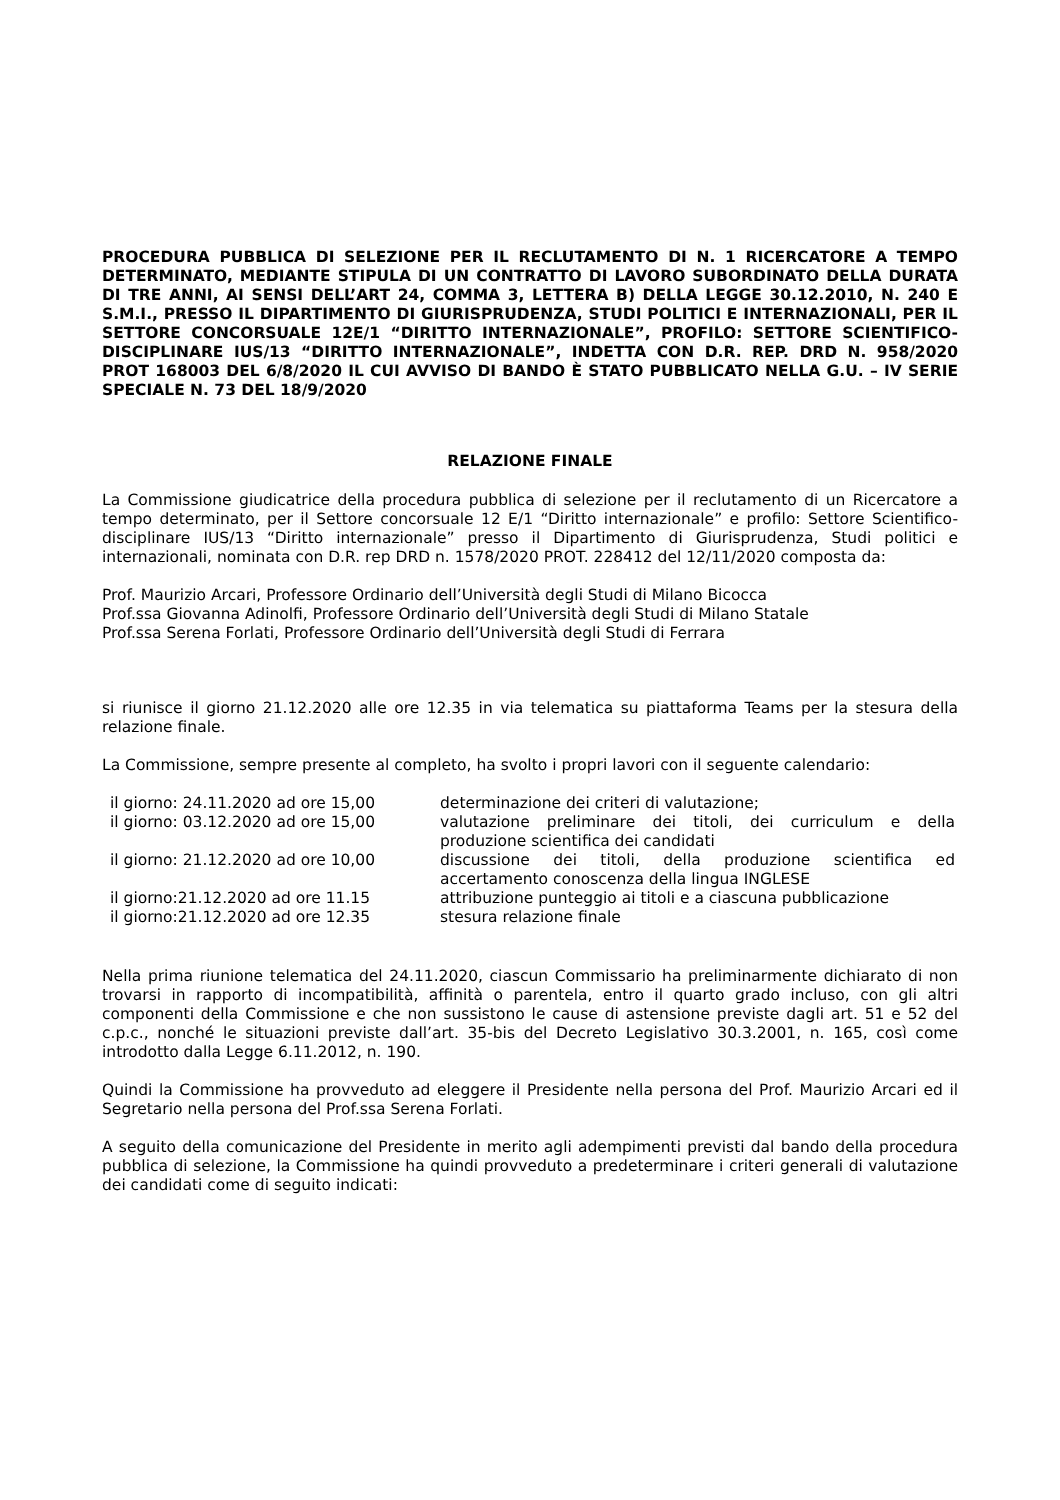PROCEDURA PUBBLICA DI SELEZIONE PER IL RECLUTAMENTO DI N. 1 RICERCATORE A TEMPO DETERMINATO, MEDIANTE STIPULA DI UN CONTRATTO DI LAVORO SUBORDINATO DELLA DURATA DI TRE ANNI, AI SENSI DELL’ART 24, COMMA 3, LETTERA B) DELLA LEGGE 30.12.2010, N. 240 E S.M.I., PRESSO IL DIPARTIMENTO DI GIURISPRUDENZA, STUDI POLITICI E INTERNAZIONALI, PER IL SETTORE CONCORSUALE 12E/1 “DIRITTO INTERNAZIONALE”, PROFILO: SETTORE SCIENTIFICO-DISCIPLINARE IUS/13 “DIRITTO INTERNAZIONALE”, INDETTA CON D.R. REP. DRD N. 958/2020 PROT 168003 DEL 6/8/2020 IL CUI AVVISO DI BANDO È STATO PUBBLICATO NELLA G.U. – IV SERIE SPECIALE N. 73 DEL 18/9/2020
RELAZIONE FINALE
La Commissione giudicatrice della procedura pubblica di selezione per il reclutamento di un Ricercatore a tempo determinato, per il Settore concorsuale 12 E/1 “Diritto internazionale” e profilo: Settore Scientifico-disciplinare IUS/13 “Diritto internazionale” presso il Dipartimento di Giurisprudenza, Studi politici e internazionali, nominata con D.R. rep DRD n. 1578/2020 PROT. 228412 del 12/11/2020 composta da:
Prof. Maurizio Arcari, Professore Ordinario dell’Università degli Studi di Milano Bicocca
Prof.ssa Giovanna Adinolfi, Professore Ordinario dell’Università degli Studi di Milano Statale
Prof.ssa Serena Forlati, Professore Ordinario dell’Università degli Studi di Ferrara
si riunisce il giorno 21.12.2020 alle ore 12.35 in via telematica su piattaforma Teams per la stesura della relazione finale.
La Commissione, sempre presente al completo, ha svolto i propri lavori con il seguente calendario:
| il giorno: 24.11.2020 ad ore 15,00 | determinazione dei criteri di valutazione; |
| il giorno: 03.12.2020 ad ore 15,00 | valutazione preliminare dei titoli, dei curriculum e della produzione scientifica dei candidati |
| il giorno: 21.12.2020 ad ore 10,00 | discussione dei titoli, della produzione scientifica ed accertamento conoscenza della lingua INGLESE |
| il giorno:21.12.2020 ad ore 11.15 | attribuzione punteggio ai titoli e a ciascuna pubblicazione |
| il giorno:21.12.2020 ad ore 12.35 | stesura relazione finale |
Nella prima riunione telematica del 24.11.2020, ciascun Commissario ha preliminarmente dichiarato di non trovarsi in rapporto di incompatibilità, affinità o parentela, entro il quarto grado incluso, con gli altri componenti della Commissione e che non sussistono le cause di astensione previste dagli art. 51 e 52 del c.p.c., nonché le situazioni previste dall’art. 35-bis del Decreto Legislativo 30.3.2001, n. 165, così come introdotto dalla Legge 6.11.2012, n. 190.
Quindi la Commissione ha provveduto ad eleggere il Presidente nella persona del Prof. Maurizio Arcari ed il Segretario nella persona del Prof.ssa Serena Forlati.
A seguito della comunicazione del Presidente in merito agli adempimenti previsti dal bando della procedura pubblica di selezione, la Commissione ha quindi provveduto a predeterminare i criteri generali di valutazione dei candidati come di seguito indicati: